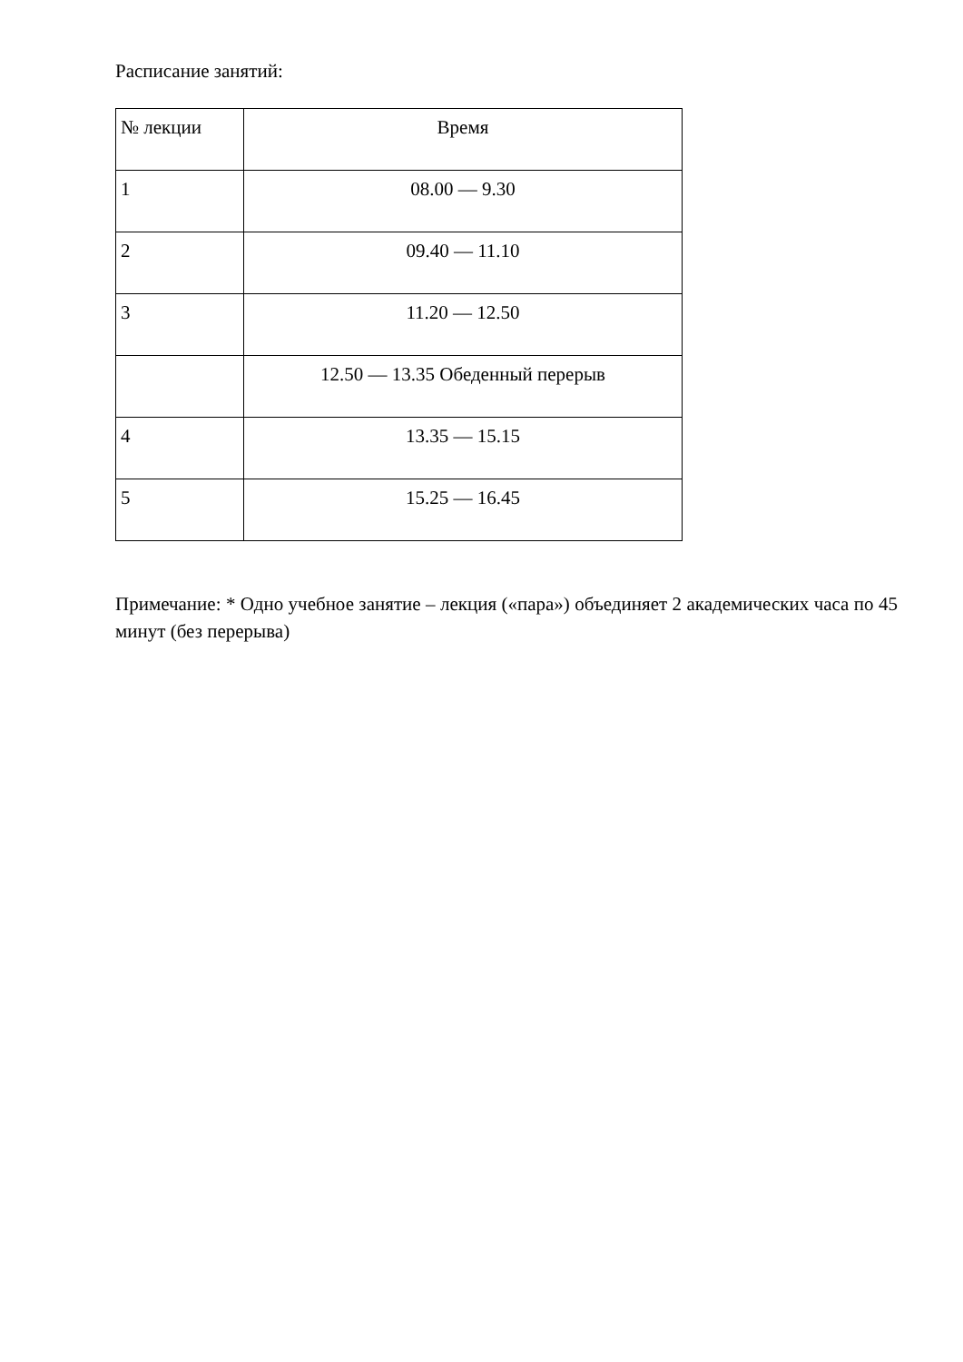Расписание занятий:
| № лекции | Время |
| 1 | 08.00 — 9.30 |
| 2 | 09.40 — 11.10 |
| 3 | 11.20 — 12.50 |
| | 12.50 — 13.35 Обеденный перерыв |
| 4 | 13.35 — 15.15 |
| 5 | 15.25 — 16.45 |
Примечание: * Одно учебное занятие – лекция («пара») объединяет 2 академических часа по 45 минут (без перерыва)